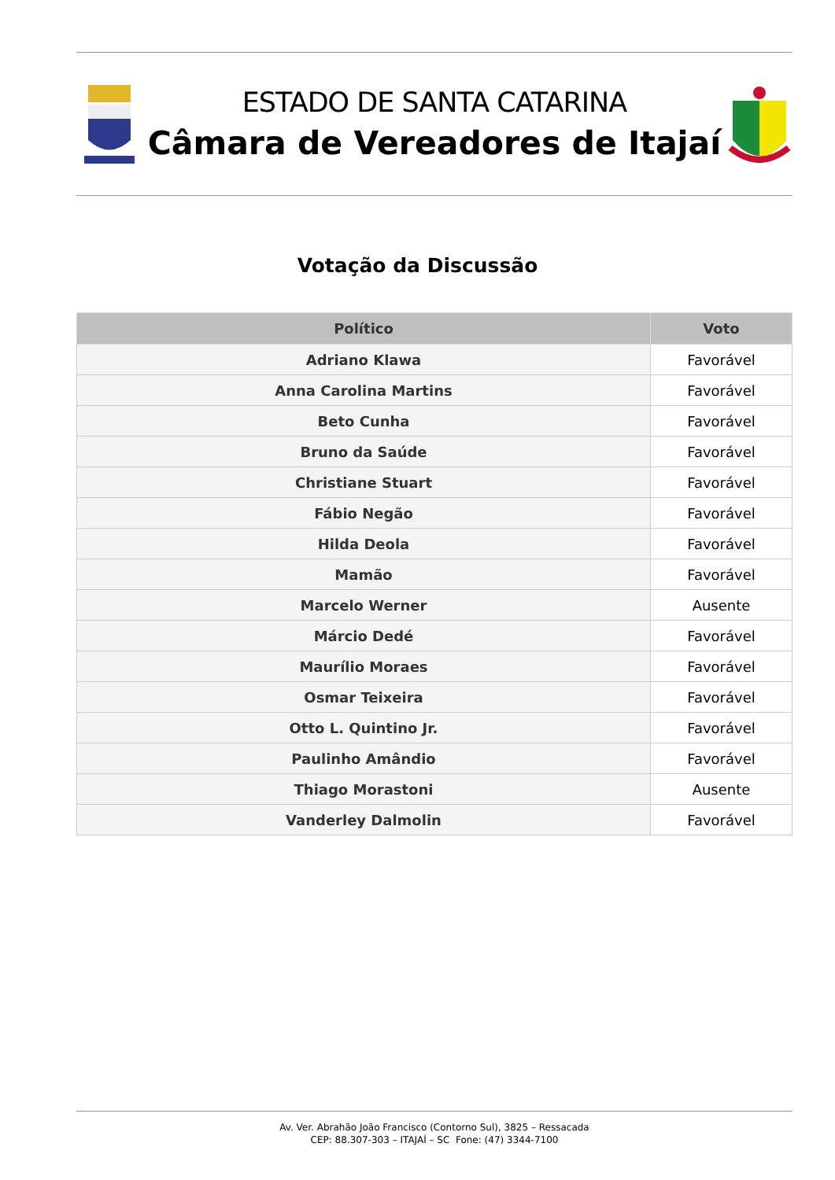ESTADO DE SANTA CATARINA
Câmara de Vereadores de Itajaí
Votação da Discussão
| Político | Voto |
| --- | --- |
| Adriano Klawa | Favorável |
| Anna Carolina Martins | Favorável |
| Beto Cunha | Favorável |
| Bruno da Saúde | Favorável |
| Christiane Stuart | Favorável |
| Fábio Negão | Favorável |
| Hilda Deola | Favorável |
| Mamão | Favorável |
| Marcelo Werner | Ausente |
| Márcio Dedé | Favorável |
| Maurílio Moraes | Favorável |
| Osmar Teixeira | Favorável |
| Otto L. Quintino Jr. | Favorável |
| Paulinho Amândio | Favorável |
| Thiago Morastoni | Ausente |
| Vanderley Dalmolin | Favorável |
Av. Ver. Abrahão João Francisco (Contorno Sul), 3825 – Ressacada
CEP: 88.307-303 – ITAJAÍ – SC Fone: (47) 3344-7100